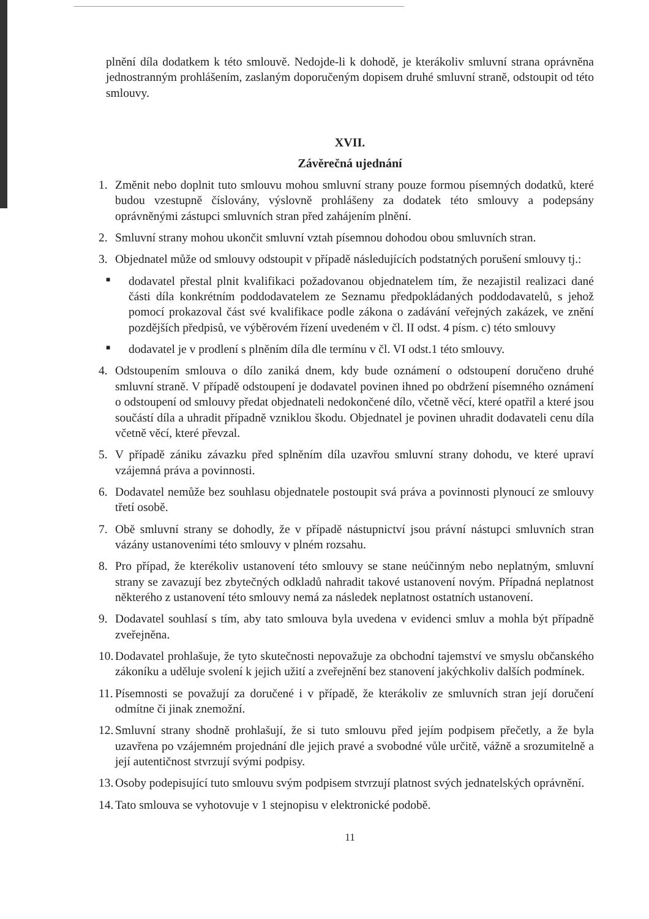plnění díla dodatkem k této smlouvě. Nedojde-li k dohodě, je kterákoliv smluvní strana oprávněna jednostranným prohlášením, zaslaným doporučeným dopisem druhé smluvní straně, odstoupit od této smlouvy.
XVII.
Závěrečná ujednání
1. Změnit nebo doplnit tuto smlouvu mohou smluvní strany pouze formou písemných dodatků, které budou vzestupně číslovány, výslovně prohlášeny za dodatek této smlouvy a podepsány oprávněnými zástupci smluvních stran před zahájením plnění.
2. Smluvní strany mohou ukončit smluvní vztah písemnou dohodou obou smluvních stran.
3. Objednatel může od smlouvy odstoupit v případě následujících podstatných porušení smlouvy tj.:
■
dodavatel přestal plnit kvalifikaci požadovanou objednatelem tím, že nezajistil realizaci dané části díla konkrétním poddodavatelem ze Seznamu předpokládaných poddodavatelů, s jehož pomocí prokazoval část své kvalifikace podle zákona o zadávání veřejných zakázek, ve znění pozdějších předpisů, ve výběrovém řízení uvedeném v čl. II odst. 4 písm. c) této smlouvy
■
dodavatel je v prodlení s plněním díla dle termínu v čl. VI odst.1 této smlouvy.
4. Odstoupením smlouva o dílo zaniká dnem, kdy bude oznámení o odstoupení doručeno druhé smluvní straně. V případě odstoupení je dodavatel povinen ihned po obdržení písemného oznámení o odstoupení od smlouvy předat objednateli nedokončené dílo, včetně věcí, které opatřil a které jsou součástí díla a uhradit případně vzniklou škodu. Objednatel je povinen uhradit dodavateli cenu díla včetně věcí, které převzal.
5. V případě zániku závazku před splněním díla uzavřou smluvní strany dohodu, ve které upraví vzájemná práva a povinnosti.
6. Dodavatel nemůže bez souhlasu objednatele postoupit svá práva a povinnosti plynoucí ze smlouvy třetí osobě.
7. Obě smluvní strany se dohodly, že v případě nástupnictví jsou právní nástupci smluvních stran vázány ustanoveními této smlouvy v plném rozsahu.
8. Pro případ, že kterékoliv ustanovení této smlouvy se stane neúčinným nebo neplatným, smluvní strany se zavazují bez zbytečných odkladů nahradit takové ustanovení novým. Případná neplatnost některého z ustanovení této smlouvy nemá za následek neplatnost ostatních ustanovení.
9. Dodavatel souhlasí s tím, aby tato smlouva byla uvedena v evidenci smluv a mohla být případně zveřejněna.
10.
Dodavatel prohlašuje, že tyto skutečnosti nepovažuje za obchodní tajemství ve smyslu občanského zákoníku a uděluje svolení k jejich užití a zveřejnění bez stanovení jakýchkoliv dalších podmínek.
11.
Písemnosti se považují za doručené i v případě, že kterákoliv ze smluvních stran její doručení odmítne či jinak znemožní.
12.
Smluvní strany shodně prohlašují, že si tuto smlouvu před jejím podpisem přečetly, a že byla uzavřena po vzájemném projednání dle jejich pravé a svobodné vůle určitě, vážně a srozumitelně a její autentičnost stvrzují svými podpisy.
13.
Osoby podepisující tuto smlouvu svým podpisem stvrzují platnost svých jednatelských oprávnění.
14.
Tato smlouva se vyhotovuje v 1 stejnopisu v elektronické podobě.
11